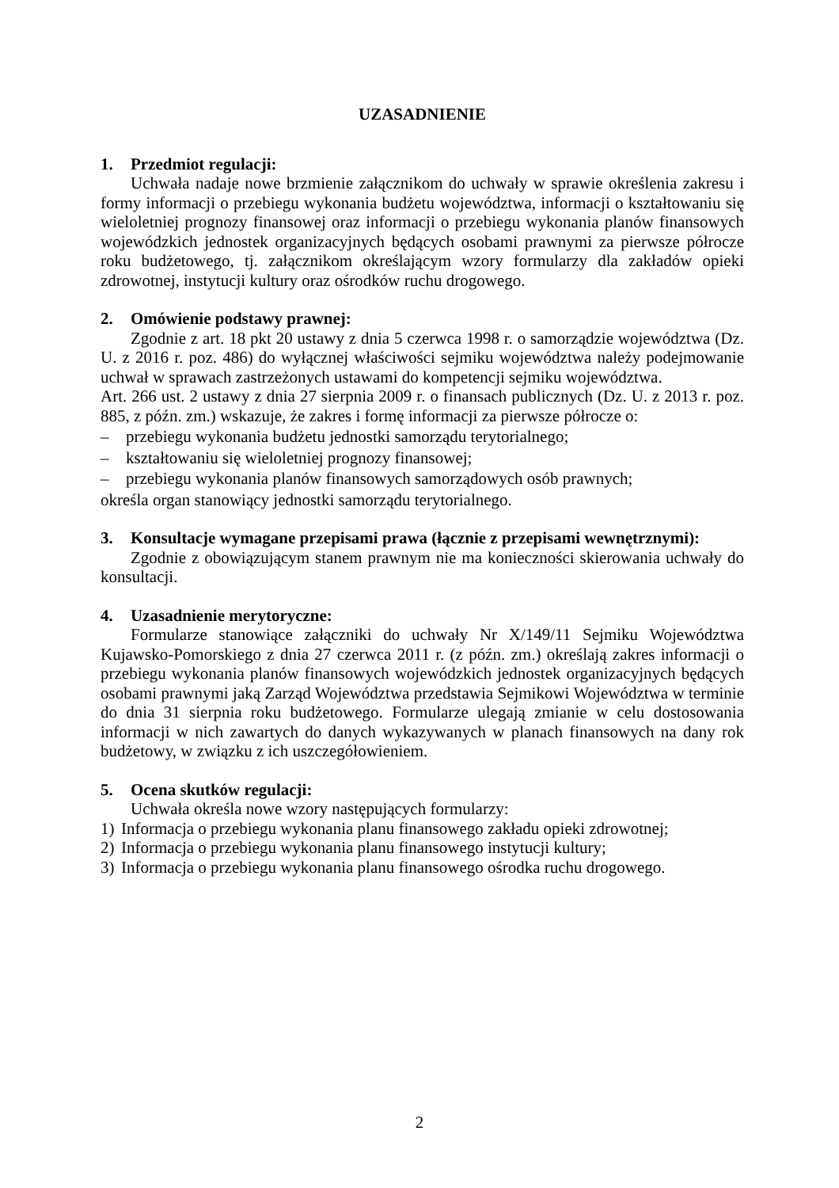UZASADNIENIE
1. Przedmiot regulacji:
Uchwała nadaje nowe brzmienie załącznikom do uchwały w sprawie określenia zakresu i formy informacji o przebiegu wykonania budżetu województwa, informacji o kształtowaniu się wieloletniej prognozy finansowej oraz informacji o przebiegu wykonania planów finansowych wojewódzkich jednostek organizacyjnych będących osobami prawnymi za pierwsze półrocze roku budżetowego, tj. załącznikom określającym wzory formularzy dla zakładów opieki zdrowotnej, instytucji kultury oraz ośrodków ruchu drogowego.
2. Omówienie podstawy prawnej:
Zgodnie z art. 18 pkt 20 ustawy z dnia 5 czerwca 1998 r. o samorządzie województwa (Dz. U. z 2016 r. poz. 486) do wyłącznej właściwości sejmiku województwa należy podejmowanie uchwał w sprawach zastrzeżonych ustawami do kompetencji sejmiku województwa.
Art. 266 ust. 2 ustawy z dnia 27 sierpnia 2009 r. o finansach publicznych (Dz. U. z 2013 r. poz. 885, z późn. zm.) wskazuje, że zakres i formę informacji za pierwsze półrocze o:
– przebiegu wykonania budżetu jednostki samorządu terytorialnego;
– kształtowaniu się wieloletniej prognozy finansowej;
– przebiegu wykonania planów finansowych samorządowych osób prawnych;
określa organ stanowiący jednostki samorządu terytorialnego.
3. Konsultacje wymagane przepisami prawa (łącznie z przepisami wewnętrznymi):
Zgodnie z obowiązującym stanem prawnym nie ma konieczności skierowania uchwały do konsultacji.
4. Uzasadnienie merytoryczne:
Formularze stanowiące załączniki do uchwały Nr X/149/11 Sejmiku Województwa Kujawsko-Pomorskiego z dnia 27 czerwca 2011 r. (z późn. zm.) określają zakres informacji o przebiegu wykonania planów finansowych wojewódzkich jednostek organizacyjnych będących osobami prawnymi jaką Zarząd Województwa przedstawia Sejmikowi Województwa w terminie do dnia 31 sierpnia roku budżetowego. Formularze ulegają zmianie w celu dostosowania informacji w nich zawartych do danych wykazywanych w planach finansowych na dany rok budżetowy, w związku z ich uszczegółowieniem.
5. Ocena skutków regulacji:
Uchwała określa nowe wzory następujących formularzy:
1) Informacja o przebiegu wykonania planu finansowego zakładu opieki zdrowotnej;
2) Informacja o przebiegu wykonania planu finansowego instytucji kultury;
3) Informacja o przebiegu wykonania planu finansowego ośrodka ruchu drogowego.
2